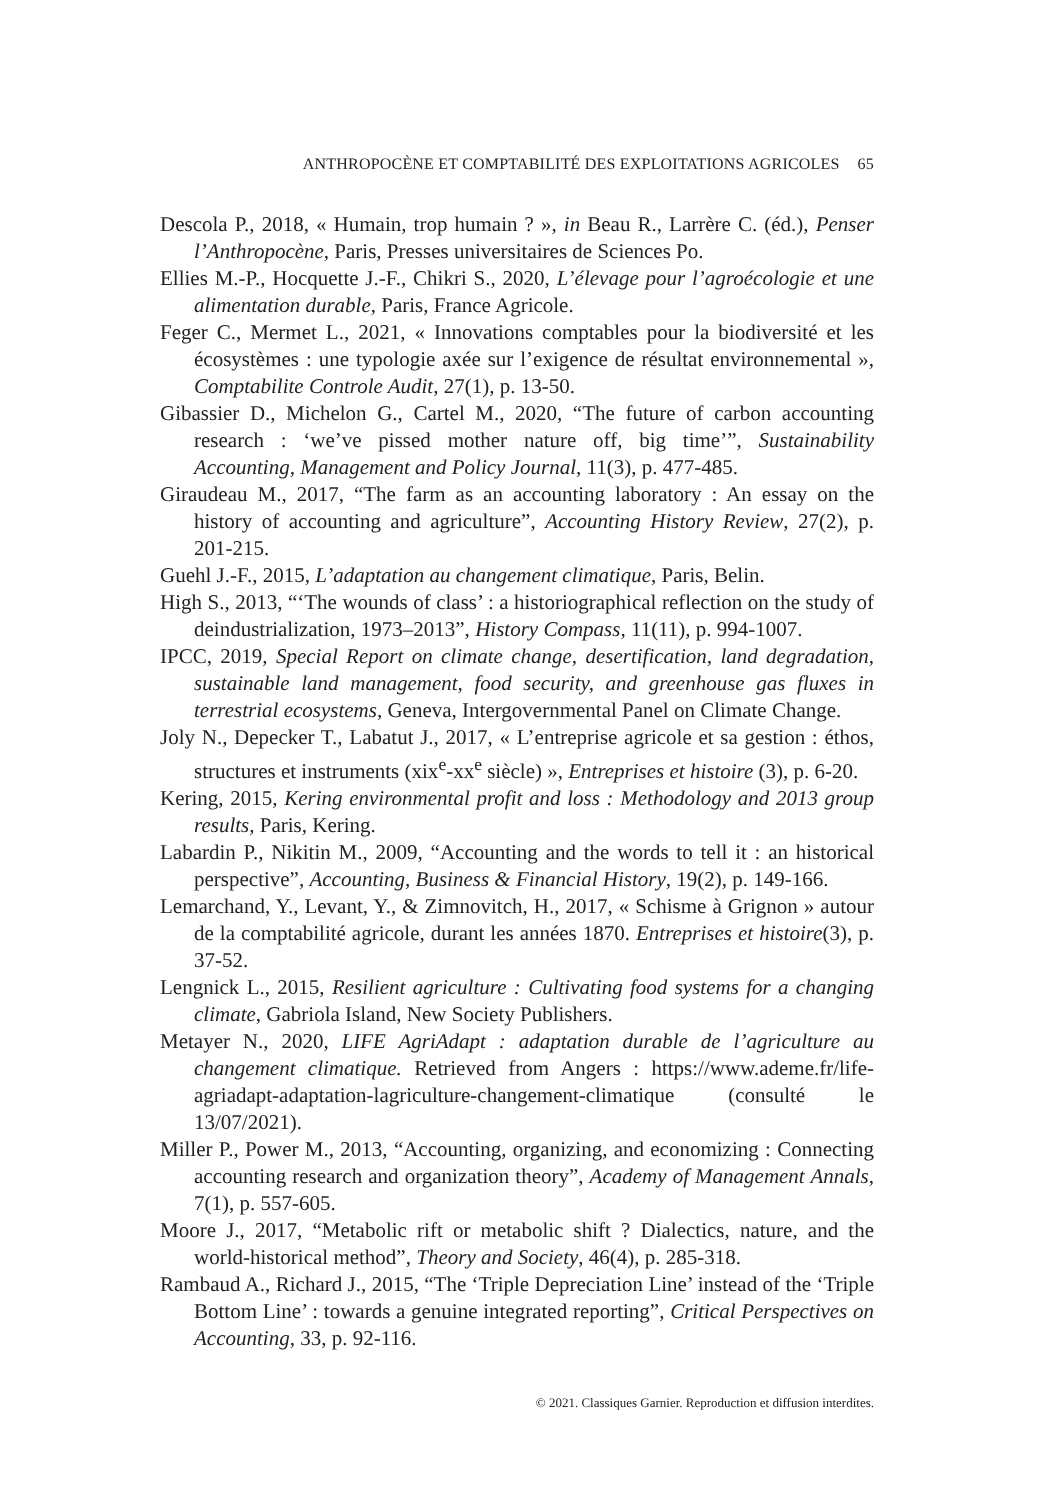ANTHROPOCÈNE ET COMPTABILITÉ DES EXPLOITATIONS AGRICOLES 65
Descola P., 2018, « Humain, trop humain ? », in Beau R., Larrère C. (éd.), Penser l’Anthropocène, Paris, Presses universitaires de Sciences Po.
Ellies M.-P., Hocquette J.-F., Chikri S., 2020, L’élevage pour l’agroécologie et une alimentation durable, Paris, France Agricole.
Feger C., Mermet L., 2021, « Innovations comptables pour la biodiversité et les écosystèmes : une typologie axée sur l’exigence de résultat environnemental », Comptabilite Controle Audit, 27(1), p. 13-50.
Gibassier D., Michelon G., Cartel M., 2020, “The future of carbon accounting research : ‘we’ve pissed mother nature off, big time’”, Sustainability Accounting, Management and Policy Journal, 11(3), p. 477-485.
Giraudeau M., 2017, “The farm as an accounting laboratory : An essay on the history of accounting and agriculture”, Accounting History Review, 27(2), p. 201-215.
Guehl J.-F., 2015, L’adaptation au changement climatique, Paris, Belin.
High S., 2013, “‘The wounds of class’ : a historiographical reflection on the study of deindustrialization, 1973–2013”, History Compass, 11(11), p. 994-1007.
IPCC, 2019, Special Report on climate change, desertification, land degradation, sustainable land management, food security, and greenhouse gas fluxes in terrestrial ecosystems, Geneva, Intergovernmental Panel on Climate Change.
Joly N., Depecker T., Labatut J., 2017, « L’entreprise agricole et sa gestion : éthos, structures et instruments (xix<sup>e</sup>-xx<sup>e</sup> siècle) », Entreprises et histoire (3), p. 6-20.
Kering, 2015, Kering environmental profit and loss : Methodology and 2013 group results, Paris, Kering.
Labardin P., Nikitin M., 2009, “Accounting and the words to tell it : an historical perspective”, Accounting, Business & Financial History, 19(2), p. 149-166.
Lemarchand, Y., Levant, Y., & Zimnovitch, H., 2017, « Schisme à Grignon » autour de la comptabilité agricole, durant les années 1870. Entreprises et histoire(3), p. 37-52.
Lengnick L., 2015, Resilient agriculture : Cultivating food systems for a changing climate, Gabriola Island, New Society Publishers.
Metayer N., 2020, LIFE AgriAdapt : adaptation durable de l’agriculture au changement climatique. Retrieved from Angers : https://www.ademe.fr/life-agriadapt-adaptation-lagriculture-changement-climatique (consulté le 13/07/2021).
Miller P., Power M., 2013, “Accounting, organizing, and economizing : Connecting accounting research and organization theory”, Academy of Management Annals, 7(1), p. 557-605.
Moore J., 2017, “Metabolic rift or metabolic shift ? Dialectics, nature, and the world-historical method”, Theory and Society, 46(4), p. 285-318.
Rambaud A., Richard J., 2015, “The ‘Triple Depreciation Line’ instead of the ‘Triple Bottom Line’ : towards a genuine integrated reporting”, Critical Perspectives on Accounting, 33, p. 92-116.
© 2021. Classiques Garnier. Reproduction et diffusion interdites.